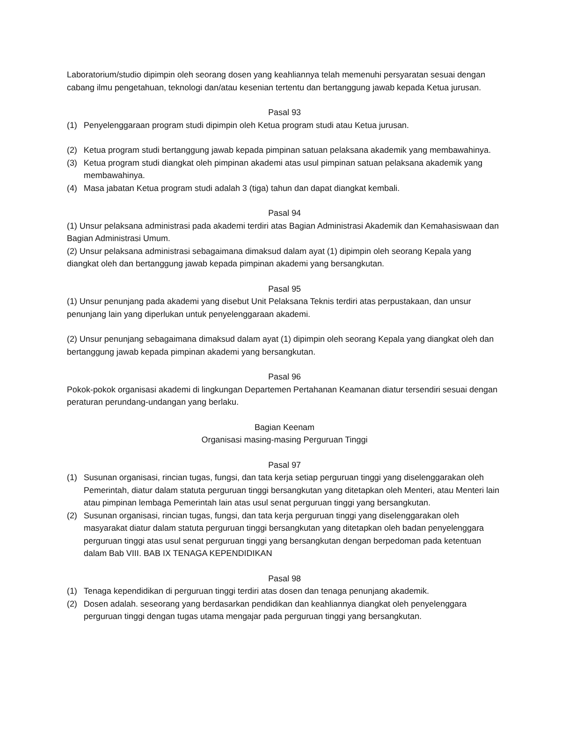Laboratorium/studio dipimpin oleh seorang dosen yang keahliannya telah memenuhi persyaratan sesuai dengan cabang ilmu pengetahuan, teknologi dan/atau kesenian tertentu dan bertanggung jawab kepada Ketua jurusan.
Pasal 93
(1) Penyelenggaraan program studi dipimpin oleh Ketua program studi atau Ketua jurusan.
(2) Ketua program studi bertanggung jawab kepada pimpinan satuan pelaksana akademik yang membawahinya.
(3) Ketua program studi diangkat oleh pimpinan akademi atas usul pimpinan satuan pelaksana akademik yang membawahinya.
(4) Masa jabatan Ketua program studi adalah 3 (tiga) tahun dan dapat diangkat kembali.
Pasal 94
(1) Unsur pelaksana administrasi pada akademi terdiri atas Bagian Administrasi Akademik dan Kemahasiswaan dan Bagian Administrasi Umum.
(2) Unsur pelaksana administrasi sebagaimana dimaksud dalam ayat (1) dipimpin oleh seorang Kepala yang diangkat oleh dan bertanggung jawab kepada pimpinan akademi yang bersangkutan.
Pasal 95
(1) Unsur penunjang pada akademi yang disebut Unit Pelaksana Teknis terdiri atas perpustakaan, dan unsur penunjang lain yang diperlukan untuk penyelenggaraan akademi.
(2) Unsur penunjang sebagaimana dimaksud dalam ayat (1) dipimpin oleh seorang Kepala yang diangkat oleh dan bertanggung jawab kepada pimpinan akademi yang bersangkutan.
Pasal 96
Pokok-pokok organisasi akademi di lingkungan Departemen Pertahanan Keamanan diatur tersendiri sesuai dengan peraturan perundang-undangan yang berlaku.
Bagian Keenam
Organisasi masing-masing Perguruan Tinggi
Pasal 97
(1) Susunan organisasi, rincian tugas, fungsi, dan tata kerja setiap perguruan tinggi yang diselenggarakan oleh Pemerintah, diatur dalam statuta perguruan tinggi bersangkutan yang ditetapkan oleh Menteri, atau Menteri lain atau pimpinan lembaga Pemerintah lain atas usul senat perguruan tinggi yang bersangkutan.
(2) Susunan organisasi, rincian tugas, fungsi, dan tata kerja perguruan tinggi yang diselenggarakan oleh masyarakat diatur dalam statuta perguruan tinggi bersangkutan yang ditetapkan oleh badan penyelenggara perguruan tinggi atas usul senat perguruan tinggi yang bersangkutan dengan berpedoman pada ketentuan dalam Bab VIII. BAB IX TENAGA KEPENDIDIKAN
Pasal 98
(1) Tenaga kependidikan di perguruan tinggi terdiri atas dosen dan tenaga penunjang akademik.
(2) Dosen adalah. seseorang yang berdasarkan pendidikan dan keahliannya diangkat oleh penyelenggara perguruan tinggi dengan tugas utama mengajar pada perguruan tinggi yang bersangkutan.